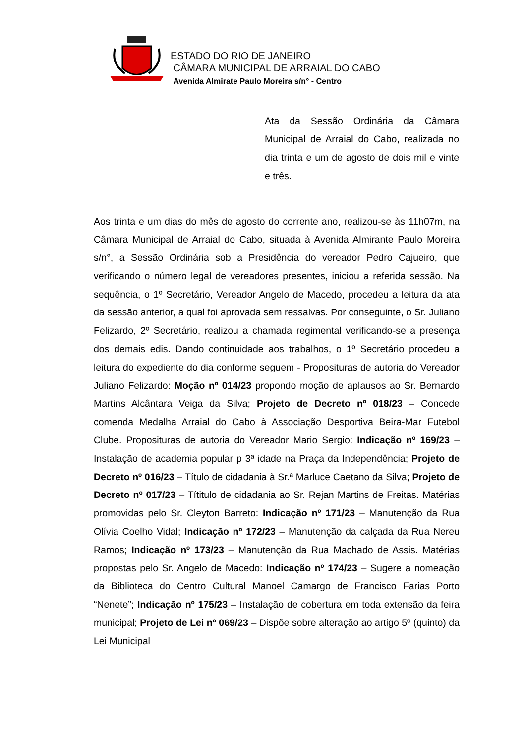ESTADO DO RIO DE JANEIRO
CÂMARA MUNICIPAL DE ARRAIAL DO CABO
Avenida Almirate Paulo Moreira s/n° - Centro
Ata da Sessão Ordinária da Câmara Municipal de Arraial do Cabo, realizada no dia trinta e um de agosto de dois mil e vinte e três.
Aos trinta e um dias do mês de agosto do corrente ano, realizou-se às 11h07m, na Câmara Municipal de Arraial do Cabo, situada à Avenida Almirante Paulo Moreira s/n°, a Sessão Ordinária sob a Presidência do vereador Pedro Cajueiro, que verificando o número legal de vereadores presentes, iniciou a referida sessão. Na sequência, o 1º Secretário, Vereador Angelo de Macedo, procedeu a leitura da ata da sessão anterior, a qual foi aprovada sem ressalvas. Por conseguinte, o Sr. Juliano Felizardo, 2º Secretário, realizou a chamada regimental verificando-se a presença dos demais edis. Dando continuidade aos trabalhos, o 1º Secretário procedeu a leitura do expediente do dia conforme seguem - Proposituras de autoria do Vereador Juliano Felizardo: Moção nº 014/23 propondo moção de aplausos ao Sr. Bernardo Martins Alcântara Veiga da Silva; Projeto de Decreto nº 018/23 – Concede comenda Medalha Arraial do Cabo à Associação Desportiva Beira-Mar Futebol Clube. Proposituras de autoria do Vereador Mario Sergio: Indicação nº 169/23 – Instalação de academia popular p 3ª idade na Praça da Independência; Projeto de Decreto nº 016/23 – Título de cidadania à Sr.ª Marluce Caetano da Silva; Projeto de Decreto nº 017/23 – Títitulo de cidadania ao Sr. Rejan Martins de Freitas. Matérias promovidas pelo Sr. Cleyton Barreto: Indicação nº 171/23 – Manutenção da Rua Olívia Coelho Vidal; Indicação nº 172/23 – Manutenção da calçada da Rua Nereu Ramos; Indicação nº 173/23 – Manutenção da Rua Machado de Assis. Matérias propostas pelo Sr. Angelo de Macedo: Indicação nº 174/23 – Sugere a nomeação da Biblioteca do Centro Cultural Manoel Camargo de Francisco Farias Porto “Nenete”; Indicação nº 175/23 – Instalação de cobertura em toda extensão da feira municipal; Projeto de Lei nº 069/23 – Dispõe sobre alteração ao artigo 5º (quinto) da Lei Municipal